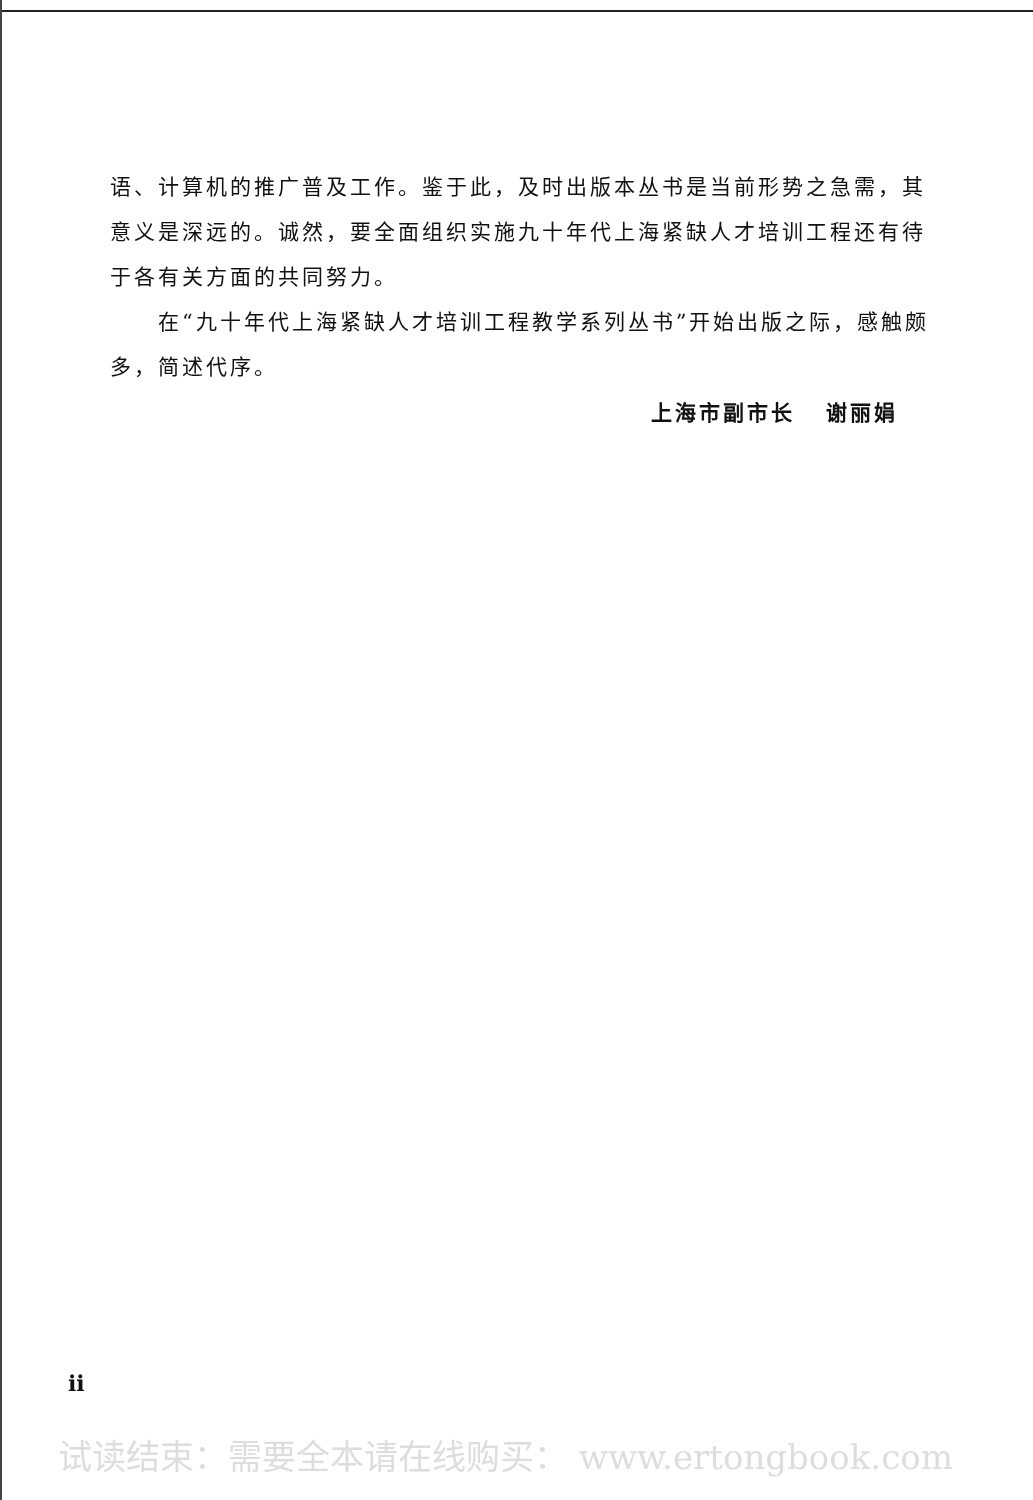语、计算机的推广普及工作。鉴于此，及时出版本丛书是当前形势之急需，其意义是深远的。诚然，要全面组织实施九十年代上海紧缺人才培训工程还有待于各有关方面的共同努力。
在“九十年代上海紧缺人才培训工程教学系列丛书”开始出版之际，感触颇多，简述代序。
上海市副市长 谢丽娟
ii
试读结束：需要全本请在线购买： www.ertongbook.com